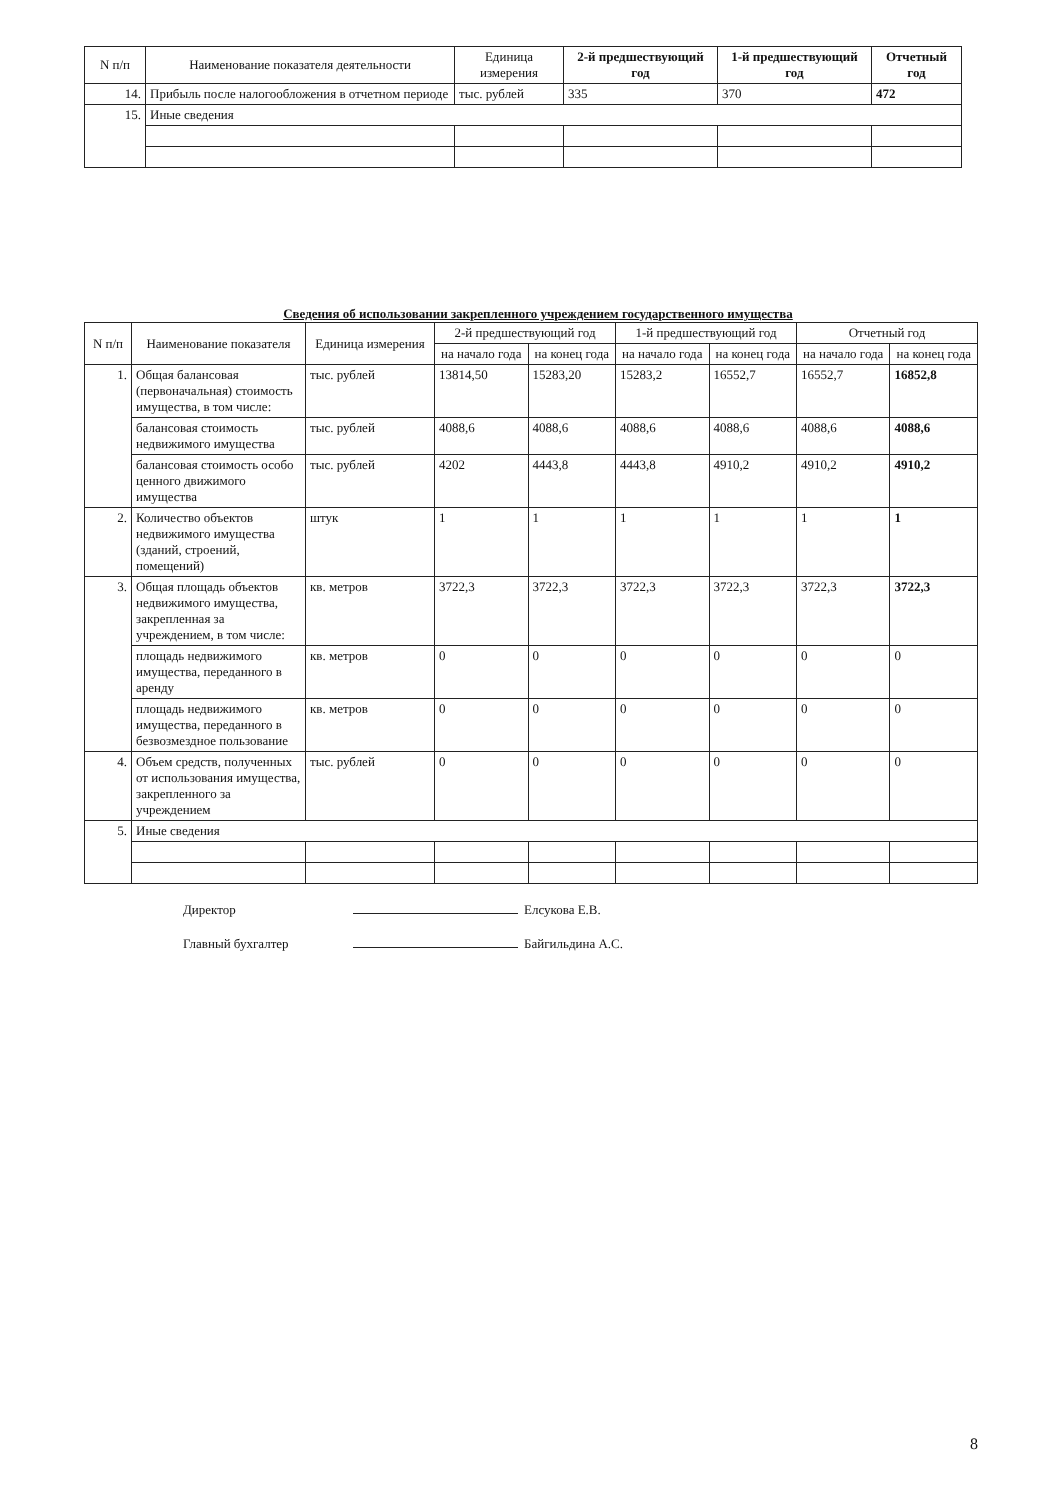| N п/п | Наименование показателя деятельности | Единица измерения | 2-й предшествующий год | 1-й предшествующий год | Отчетный год |
| --- | --- | --- | --- | --- | --- |
| 14. | Прибыль после налогообложения в отчетном периоде | тыс. рублей | 335 | 370 | 472 |
| 15. | Иные сведения | | | | |
Сведения об использовании закрепленного учреждением государственного имущества
| N п/п | Наименование показателя | Единица измерения | 2-й предшествующий год | | 1-й предшествующий год | | Отчетный год | |
| --- | --- | --- | --- | --- | --- | --- | --- | --- |
| | | | на начало года | на конец года | на начало года | на конец года | на начало года | на конец года |
| 1. | Общая балансовая (первоначальная) стоимость имущества, в том числе: | тыс. рублей | 13814,50 | 15283,20 | 15283,2 | 16552,7 | 16552,7 | 16852,8 |
| | балансовая стоимость недвижимого имущества | тыс. рублей | 4088,6 | 4088,6 | 4088,6 | 4088,6 | 4088,6 | 4088,6 |
| | балансовая стоимость особо ценного движимого имущества | тыс. рублей | 4202 | 4443,8 | 4443,8 | 4910,2 | 4910,2 | 4910,2 |
| 2. | Количество объектов недвижимого имущества (зданий, строений, помещений) | штук | 1 | 1 | 1 | 1 | 1 | 1 |
| 3. | Общая площадь объектов недвижимого имущества, закрепленная за учреждением, в том числе: | кв. метров | 3722,3 | 3722,3 | 3722,3 | 3722,3 | 3722,3 | 3722,3 |
| | площадь недвижимого имущества, переданного в аренду | кв. метров | 0 | 0 | 0 | 0 | 0 | 0 |
| | площадь недвижимого имущества, переданного в безвозмездное пользование | кв. метров | 0 | 0 | 0 | 0 | 0 | 0 |
| 4. | Объем средств, полученных от использования имущества, закрепленного за учреждением | тыс. рублей | 0 | 0 | 0 | 0 | 0 | 0 |
| 5. | Иные сведения | | | | | | | |
Директор Елсукова Е.В.
Главный бухгалтер Байгильдина А.С.
8